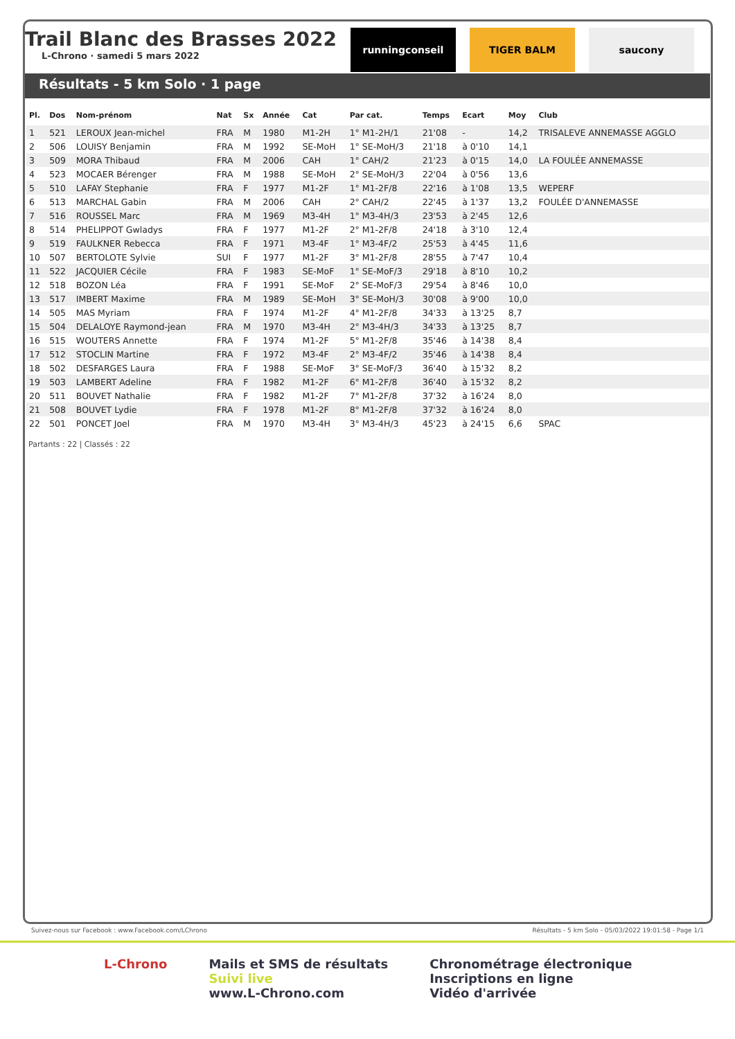Trail Blanc des Brasses 2022
L-Chrono · samedi 5 mars 2022
runningconseil TIGER BALM saucony
Résultats - 5 km Solo · 1 page
| Pl. | Dos | Nom-prénom | Nat | Sx | Année | Cat | Par cat. | Temps | Ecart | Moy | Club |
| --- | --- | --- | --- | --- | --- | --- | --- | --- | --- | --- | --- |
| 1 | 521 | LEROUX Jean-michel | FRA | M | 1980 | M1-2H | 1° M1-2H/1 | 21'08 | - | 14,2 | TRISALEVE ANNEMASSE AGGLO |
| 2 | 506 | LOUISY Benjamin | FRA | M | 1992 | SE-MoH | 1° SE-MoH/3 | 21'18 | à 0'10 | 14,1 | |
| 3 | 509 | MORA Thibaud | FRA | M | 2006 | CAH | 1° CAH/2 | 21'23 | à 0'15 | 14,0 | LA FOULÉE ANNEMASSE |
| 4 | 523 | MOCAER Bérenger | FRA | M | 1988 | SE-MoH | 2° SE-MoH/3 | 22'04 | à 0'56 | 13,6 | |
| 5 | 510 | LAFAY Stephanie | FRA | F | 1977 | M1-2F | 1° M1-2F/8 | 22'16 | à 1'08 | 13,5 | WEPERF |
| 6 | 513 | MARCHAL Gabin | FRA | M | 2006 | CAH | 2° CAH/2 | 22'45 | à 1'37 | 13,2 | FOULÉE D'ANNEMASSE |
| 7 | 516 | ROUSSEL Marc | FRA | M | 1969 | M3-4H | 1° M3-4H/3 | 23'53 | à 2'45 | 12,6 | |
| 8 | 514 | PHELIPPOT Gwladys | FRA | F | 1977 | M1-2F | 2° M1-2F/8 | 24'18 | à 3'10 | 12,4 | |
| 9 | 519 | FAULKNER Rebecca | FRA | F | 1971 | M3-4F | 1° M3-4F/2 | 25'53 | à 4'45 | 11,6 | |
| 10 | 507 | BERTOLOTE Sylvie | SUI | F | 1977 | M1-2F | 3° M1-2F/8 | 28'55 | à 7'47 | 10,4 | |
| 11 | 522 | JACQUIER Cécile | FRA | F | 1983 | SE-MoF | 1° SE-MoF/3 | 29'18 | à 8'10 | 10,2 | |
| 12 | 518 | BOZON Léa | FRA | F | 1991 | SE-MoF | 2° SE-MoF/3 | 29'54 | à 8'46 | 10,0 | |
| 13 | 517 | IMBERT Maxime | FRA | M | 1989 | SE-MoH | 3° SE-MoH/3 | 30'08 | à 9'00 | 10,0 | |
| 14 | 505 | MAS Myriam | FRA | F | 1974 | M1-2F | 4° M1-2F/8 | 34'33 | à 13'25 | 8,7 | |
| 15 | 504 | DELALOYE Raymond-jean | FRA | M | 1970 | M3-4H | 2° M3-4H/3 | 34'33 | à 13'25 | 8,7 | |
| 16 | 515 | WOUTERS Annette | FRA | F | 1974 | M1-2F | 5° M1-2F/8 | 35'46 | à 14'38 | 8,4 | |
| 17 | 512 | STOCLIN Martine | FRA | F | 1972 | M3-4F | 2° M3-4F/2 | 35'46 | à 14'38 | 8,4 | |
| 18 | 502 | DESFARGES Laura | FRA | F | 1988 | SE-MoF | 3° SE-MoF/3 | 36'40 | à 15'32 | 8,2 | |
| 19 | 503 | LAMBERT Adeline | FRA | F | 1982 | M1-2F | 6° M1-2F/8 | 36'40 | à 15'32 | 8,2 | |
| 20 | 511 | BOUVET Nathalie | FRA | F | 1982 | M1-2F | 7° M1-2F/8 | 37'32 | à 16'24 | 8,0 | |
| 21 | 508 | BOUVET Lydie | FRA | F | 1978 | M1-2F | 8° M1-2F/8 | 37'32 | à 16'24 | 8,0 | |
| 22 | 501 | PONCET Joel | FRA | M | 1970 | M3-4H | 3° M3-4H/3 | 45'23 | à 24'15 | 6,6 | SPAC |
Partants : 22 | Classés : 22
Suivez-nous sur Facebook : www.Facebook.com/LChrono Résultats - 5 km Solo - 05/03/2022 19:01:58 - Page 1/1
L-Chrono Mails et SMS de résultats
Suivi live
www.L-Chrono.com
Chronométrage électronique
Inscriptions en ligne
Vidéo d'arrivée